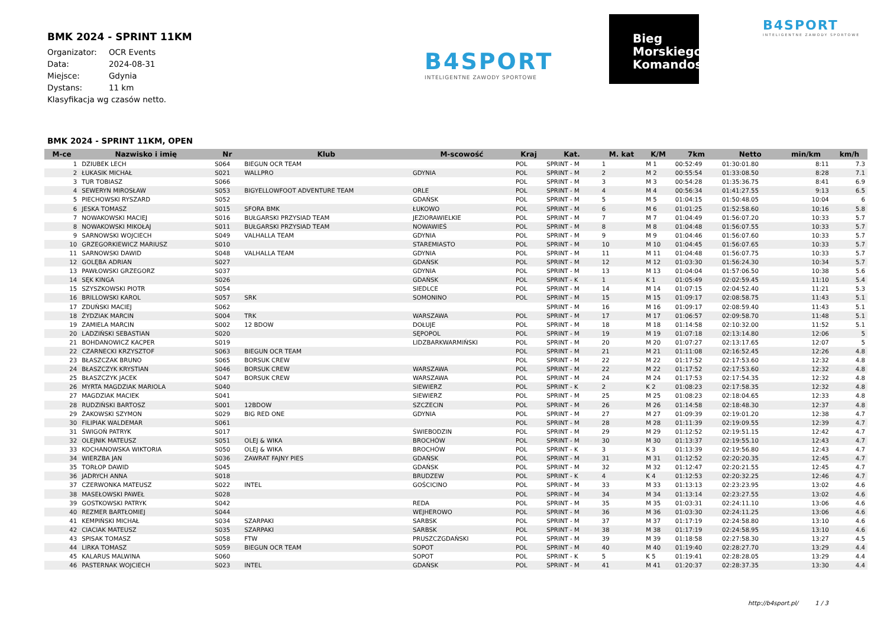BMK 2024 - SPRINT 11KM
| Organizator: | OCR Events |
| Data: | 2024-08-31 |
| Miejsce: | Gdynia |
| Dystans: | 11 km |
Klasyfikacja wg czasów netto.
B4SPORT
INTELIGENTNE ZAWODY SPORTOWE
Bieg
Morskiego
Komandosa
B4SPORT
INTELIGENTNE ZAWODY SPORTOWE
BMK 2024 - SPRINT 11KM, OPEN
| M-ce | Nazwisko i imię | Nr | Klub | M-scowość | Kraj | Kat. | M. kat | K/M | 7km | Netto | min/km | km/h |
| --- | --- | --- | --- | --- | --- | --- | --- | --- | --- | --- | --- | --- |
| 1 | DZIUBEK LECH | S064 | BIEGUN OCR TEAM | | POL | SPRINT - M | 1 | M 1 | 00:52:49 | 01:30:01.80 | 8:11 | 7.3 |
| 2 | ŁUKASIK MICHAŁ | S021 | WALLPRO | GDYNIA | POL | SPRINT - M | 2 | M 2 | 00:55:54 | 01:33:08.50 | 8:28 | 7.1 |
| 3 | TUR TOBIASZ | S066 | | | POL | SPRINT - M | 3 | M 3 | 00:54:28 | 01:35:36.75 | 8:41 | 6.9 |
| 4 | SEWERYN MIROSŁAW | S053 | BIGYELLOWFOOT ADVENTURE TEAM | ORLE | POL | SPRINT - M | 4 | M 4 | 00:56:34 | 01:41:27.55 | 9:13 | 6.5 |
| 5 | PIECHOWSKI RYSZARD | S052 | | GDAŃSK | POL | SPRINT - M | 5 | M 5 | 01:04:15 | 01:50:48.05 | 10:04 | 6 |
| 6 | JESKA TOMASZ | S015 | SFORA BMK | ŁUKOWO | POL | SPRINT - M | 6 | M 6 | 01:01:25 | 01:52:58.60 | 10:16 | 5.8 |
| 7 | NOWAKOWSKI MACIEJ | S016 | BUŁGARSKI PRZYSIAD TEAM | JEZIORAWIELKIE | POL | SPRINT - M | 7 | M 7 | 01:04:49 | 01:56:07.20 | 10:33 | 5.7 |
| 8 | NOWAKOWSKI MIKOŁAJ | S011 | BUŁGARSKI PRZYSIAD TEAM | NOWAWIEŚ | POL | SPRINT - M | 8 | M 8 | 01:04:48 | 01:56:07.55 | 10:33 | 5.7 |
| 9 | SARNOWSKI WOJCIECH | S049 | VALHALLA TEAM | GDYNIA | POL | SPRINT - M | 9 | M 9 | 01:04:46 | 01:56:07.60 | 10:33 | 5.7 |
| 10 | GRZEGORKIEWICZ MARIUSZ | S010 | | STAREMIASTO | POL | SPRINT - M | 10 | M 10 | 01:04:45 | 01:56:07.65 | 10:33 | 5.7 |
| 11 | SARNOWSKI DAWID | S048 | VALHALLA TEAM | GDYNIA | POL | SPRINT - M | 11 | M 11 | 01:04:48 | 01:56:07.75 | 10:33 | 5.7 |
| 12 | GOLĘBA ADRIAN | S027 | | GDAŃSK | POL | SPRINT - M | 12 | M 12 | 01:03:30 | 01:56:24.30 | 10:34 | 5.7 |
| 13 | PAWŁOWSKI GRZEGORZ | S037 | | GDYNIA | POL | SPRINT - M | 13 | M 13 | 01:04:04 | 01:57:06.50 | 10:38 | 5.6 |
| 14 | SĘK KINGA | S026 | | GDAŃSK | POL | SPRINT - K | 1 | K 1 | 01:05:49 | 02:02:59.45 | 11:10 | 5.4 |
| 15 | SZYSZKOWSKI PIOTR | S054 | | SIEDLCE | POL | SPRINT - M | 14 | M 14 | 01:07:15 | 02:04:52.40 | 11:21 | 5.3 |
| 16 | BRILLOWSKI KAROL | S057 | SRK | SOMONINO | POL | SPRINT - M | 15 | M 15 | 01:09:17 | 02:08:58.75 | 11:43 | 5.1 |
| 17 | ZDUŃSKI MACIEJ | S062 | | | | SPRINT - M | 16 | M 16 | 01:09:17 | 02:08:59.40 | 11:43 | 5.1 |
| 18 | ŻYDZIAK MARCIN | S004 | TRK | WARSZAWA | POL | SPRINT - M | 17 | M 17 | 01:06:57 | 02:09:58.70 | 11:48 | 5.1 |
| 19 | ZAMIELA MARCIN | S002 | 12 BDOW | DOŁUJE | POL | SPRINT - M | 18 | M 18 | 01:14:58 | 02:10:32.00 | 11:52 | 5.1 |
| 20 | LADZIŃSKI SEBASTIAN | S020 | | SĘPOPOL | POL | SPRINT - M | 19 | M 19 | 01:07:18 | 02:13:14.80 | 12:06 | 5 |
| 21 | BOHDANOWICZ KACPER | S019 | | LIDZBARKWARMIŃSKI | POL | SPRINT - M | 20 | M 20 | 01:07:27 | 02:13:17.65 | 12:07 | 5 |
| 22 | CZARNECKI KRZYSZTOF | S063 | BIEGUN OCR TEAM | | POL | SPRINT - M | 21 | M 21 | 01:11:08 | 02:16:52.45 | 12:26 | 4.8 |
| 23 | BŁASZCZAK BRUNO | S065 | BORSUK CREW | | POL | SPRINT - M | 22 | M 22 | 01:17:52 | 02:17:53.60 | 12:32 | 4.8 |
| 24 | BŁASZCZYK KRYSTIAN | S046 | BORSUK CREW | WARSZAWA | POL | SPRINT - M | 22 | M 22 | 01:17:52 | 02:17:53.60 | 12:32 | 4.8 |
| 25 | BŁASZCZYK JACEK | S047 | BORSUK CREW | WARSZAWA | POL | SPRINT - M | 24 | M 24 | 01:17:53 | 02:17:54.35 | 12:32 | 4.8 |
| 26 | MYRTA MAGDZIAK MARIOLA | S040 | | SIEWIERZ | POL | SPRINT - K | 2 | K 2 | 01:08:23 | 02:17:58.35 | 12:32 | 4.8 |
| 27 | MAGDZIAK MACIEK | S041 | | SIEWIERZ | POL | SPRINT - M | 25 | M 25 | 01:08:23 | 02:18:04.65 | 12:33 | 4.8 |
| 28 | RUDZIŃSKI BARTOSZ | S001 | 12BDOW | SZCZECIN | POL | SPRINT - M | 26 | M 26 | 01:14:58 | 02:18:48.30 | 12:37 | 4.8 |
| 29 | ŻAKOWSKI SZYMON | S029 | BIG RED ONE | GDYNIA | POL | SPRINT - M | 27 | M 27 | 01:09:39 | 02:19:01.20 | 12:38 | 4.7 |
| 30 | FILIPIAK WALDEMAR | S061 | | | POL | SPRINT - M | 28 | M 28 | 01:11:39 | 02:19:09.55 | 12:39 | 4.7 |
| 31 | ŚWIGOŃ PATRYK | S017 | | ŚWIEBODZIN | POL | SPRINT - M | 29 | M 29 | 01:12:52 | 02:19:51.15 | 12:42 | 4.7 |
| 32 | OLEJNIK MATEUSZ | S051 | OLEJ & WIKA | BROCHÓW | POL | SPRINT - M | 30 | M 30 | 01:13:37 | 02:19:55.10 | 12:43 | 4.7 |
| 33 | KOCHANOWSKA WIKTORIA | S050 | OLEJ & WIKA | BROCHÓW | POL | SPRINT - K | 3 | K 3 | 01:13:39 | 02:19:56.80 | 12:43 | 4.7 |
| 34 | WIERZBA JAN | S036 | ZAWRAT FAJNY PIES | GDAŃSK | POL | SPRINT - M | 31 | M 31 | 01:12:52 | 02:20:20.35 | 12:45 | 4.7 |
| 35 | TORŁOP DAWID | S045 | | GDAŃSK | POL | SPRINT - M | 32 | M 32 | 01:12:47 | 02:20:21.55 | 12:45 | 4.7 |
| 36 | JADRYCH ANNA | S018 | | BRUDZEW | POL | SPRINT - K | 4 | K 4 | 01:12:53 | 02:20:32.25 | 12:46 | 4.7 |
| 37 | CZERWONKA MATEUSZ | S022 | INTEL | GOŚCICINO | POL | SPRINT - M | 33 | M 33 | 01:13:13 | 02:23:23.95 | 13:02 | 4.6 |
| 38 | MASEŁOWSKI PAWEŁ | S028 | | | POL | SPRINT - M | 34 | M 34 | 01:13:14 | 02:23:27.55 | 13:02 | 4.6 |
| 39 | GOSTKOWSKI PATRYK | S042 | | REDA | POL | SPRINT - M | 35 | M 35 | 01:03:31 | 02:24:11.10 | 13:06 | 4.6 |
| 40 | REZMER BARTŁOMIEJ | S044 | | WEJHEROWO | POL | SPRINT - M | 36 | M 36 | 01:03:30 | 02:24:11.25 | 13:06 | 4.6 |
| 41 | KEMPIŃSKI MICHAŁ | S034 | SZARPAKI | SARBSK | POL | SPRINT - M | 37 | M 37 | 01:17:19 | 02:24:58.80 | 13:10 | 4.6 |
| 42 | CIACIAK MATEUSZ | S035 | SZARPAKI | SARBSK | POL | SPRINT - M | 38 | M 38 | 01:17:19 | 02:24:58.95 | 13:10 | 4.6 |
| 43 | SPISAK TOMASZ | S058 | FTW | PRUSZCZGDAŃSKI | POL | SPRINT - M | 39 | M 39 | 01:18:58 | 02:27:58.30 | 13:27 | 4.5 |
| 44 | LIRKA TOMASZ | S059 | BIEGUN OCR TEAM | SOPOT | POL | SPRINT - M | 40 | M 40 | 01:19:40 | 02:28:27.70 | 13:29 | 4.4 |
| 45 | KALARUS MALWINA | S060 | | SOPOT | POL | SPRINT - K | 5 | K 5 | 01:19:41 | 02:28:28.05 | 13:29 | 4.4 |
| 46 | PASTERNAK WOJCIECH | S023 | INTEL | GDAŃSK | POL | SPRINT - M | 41 | M 41 | 01:20:37 | 02:28:37.35 | 13:30 | 4.4 |
http://b4sport.pl/ 1 / 3